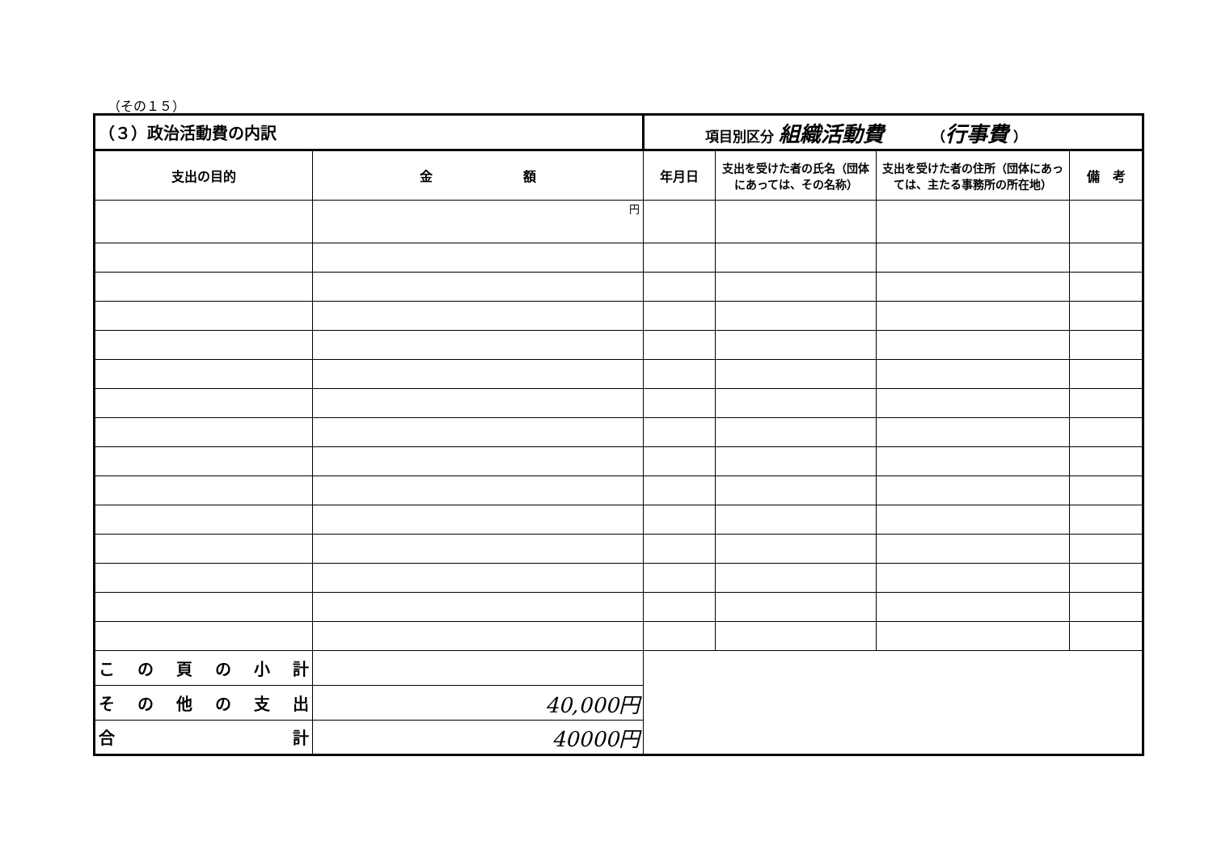（その１５）
| （３）政治活動費の内訳 | | 項目別区分 組織活動費 （ 行事費 ） | | | |
| 支出の目的 | 金 額 | 年月日 | 支出を受けた者の氏名（団体にあっては、その名称） | 支出を受けた者の住所（団体にあっては、主たる事務所の所在地） | 備 考 |
| | 円 | | | | |
| こ の 頁 の 小 計 | | | | | |
| そ の 他 の 支 出 | 40,000円 | | | | |
| 合 計 | 40000円 | | | | |